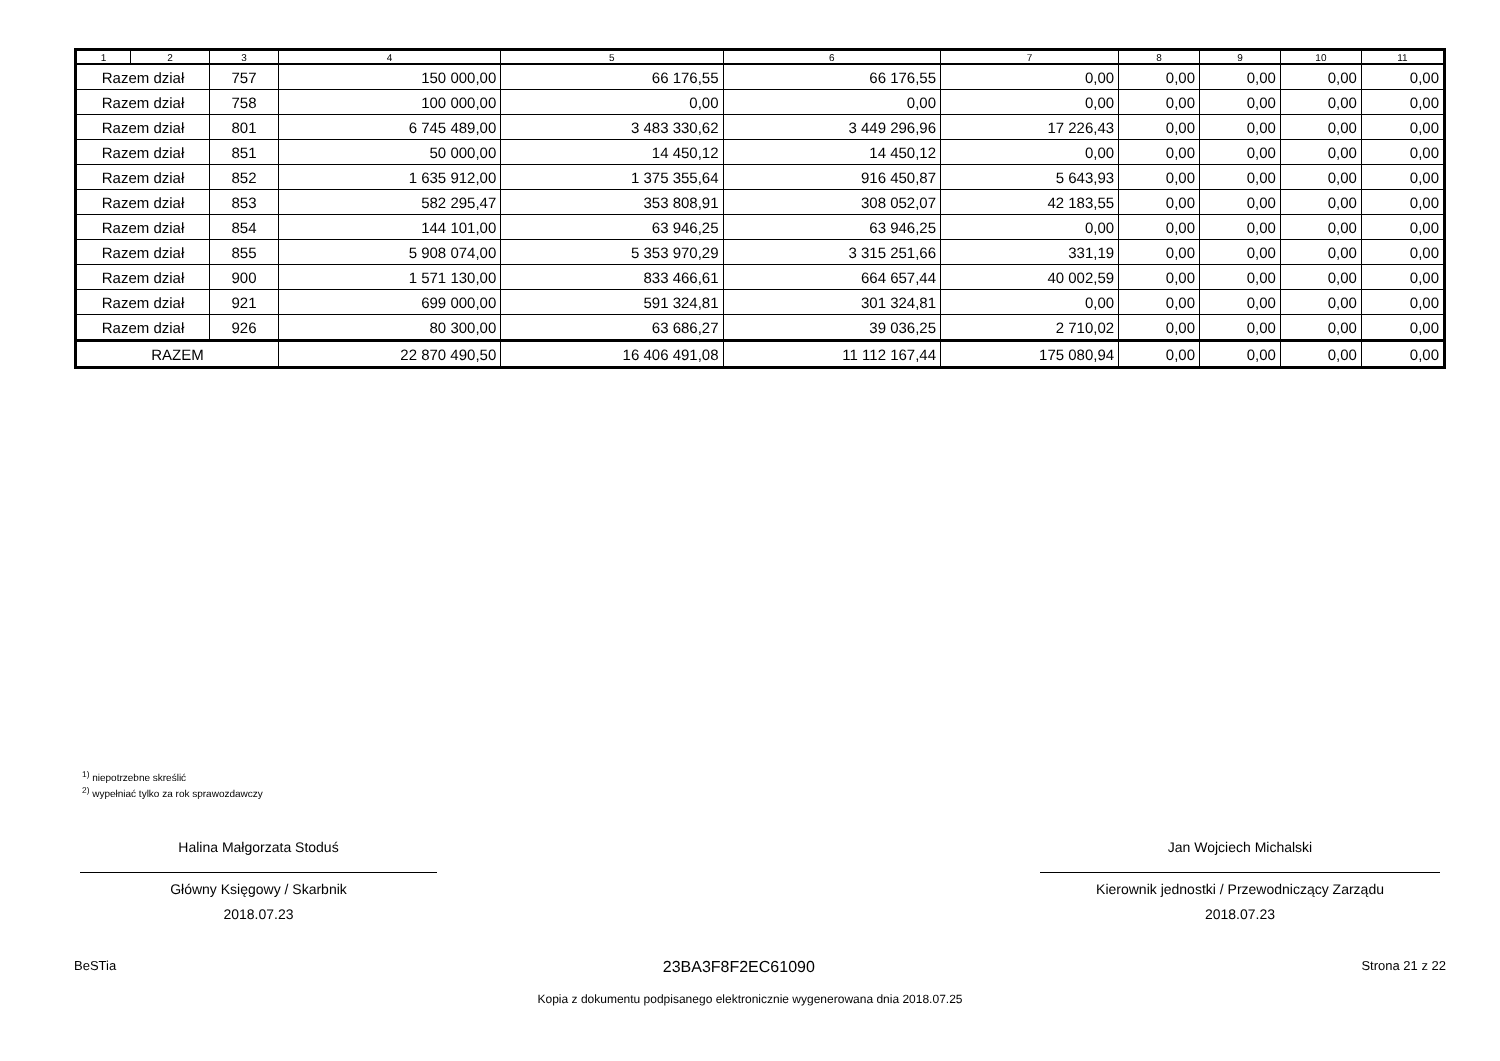| 1 | 2 | 3 | 4 | 5 | 6 | 7 | 8 | 9 | 10 | 11 |
| --- | --- | --- | --- | --- | --- | --- | --- | --- | --- | --- |
| Razem dział | | 757 | 150 000,00 | 66 176,55 | 66 176,55 | 0,00 | 0,00 | 0,00 | 0,00 | 0,00 |
| Razem dział | | 758 | 100 000,00 | 0,00 | 0,00 | 0,00 | 0,00 | 0,00 | 0,00 | 0,00 |
| Razem dział | | 801 | 6 745 489,00 | 3 483 330,62 | 3 449 296,96 | 17 226,43 | 0,00 | 0,00 | 0,00 | 0,00 |
| Razem dział | | 851 | 50 000,00 | 14 450,12 | 14 450,12 | 0,00 | 0,00 | 0,00 | 0,00 | 0,00 |
| Razem dział | | 852 | 1 635 912,00 | 1 375 355,64 | 916 450,87 | 5 643,93 | 0,00 | 0,00 | 0,00 | 0,00 |
| Razem dział | | 853 | 582 295,47 | 353 808,91 | 308 052,07 | 42 183,55 | 0,00 | 0,00 | 0,00 | 0,00 |
| Razem dział | | 854 | 144 101,00 | 63 946,25 | 63 946,25 | 0,00 | 0,00 | 0,00 | 0,00 | 0,00 |
| Razem dział | | 855 | 5 908 074,00 | 5 353 970,29 | 3 315 251,66 | 331,19 | 0,00 | 0,00 | 0,00 | 0,00 |
| Razem dział | | 900 | 1 571 130,00 | 833 466,61 | 664 657,44 | 40 002,59 | 0,00 | 0,00 | 0,00 | 0,00 |
| Razem dział | | 921 | 699 000,00 | 591 324,81 | 301 324,81 | 0,00 | 0,00 | 0,00 | 0,00 | 0,00 |
| Razem dział | | 926 | 80 300,00 | 63 686,27 | 39 036,25 | 2 710,02 | 0,00 | 0,00 | 0,00 | 0,00 |
| RAZEM | | | 22 870 490,50 | 16 406 491,08 | 11 112 167,44 | 175 080,94 | 0,00 | 0,00 | 0,00 | 0,00 |
<sup>1)</sup> niepotrzebne skreślić
<sup>2)</sup> wypełniać tylko za rok sprawozdawczy
Halina Małgorzata Stoduś
Główny Księgowy / Skarbnik
2018.07.23
Jan Wojciech Michalski
Kierownik jednostki / Przewodniczący Zarządu
2018.07.23
BeSTia 23BA3F8F2EC61090 Strona 21 z 22
Kopia z dokumentu podpisanego elektronicznie wygenerowana dnia 2018.07.25